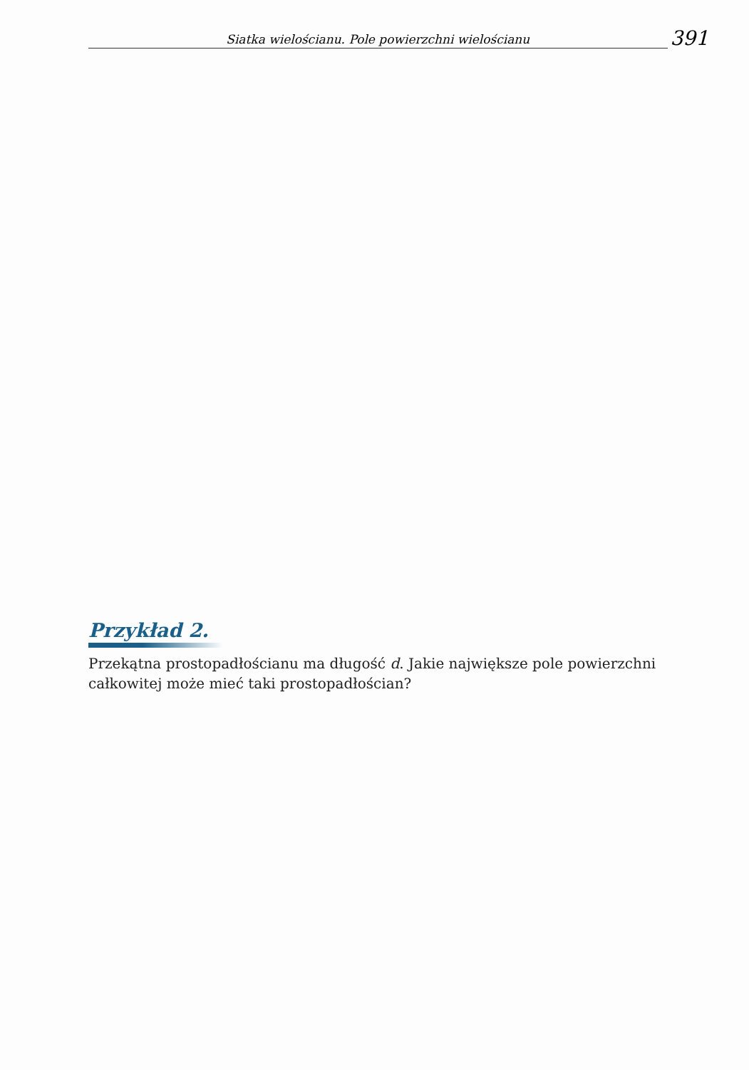Siatka wielościanu. Pole powierzchni wielościanu
391
Przykład 2.
Przekątna prostopadłościanu ma długość d. Jakie największe pole powierzchni całkowitej może mieć taki prostopadłościan?